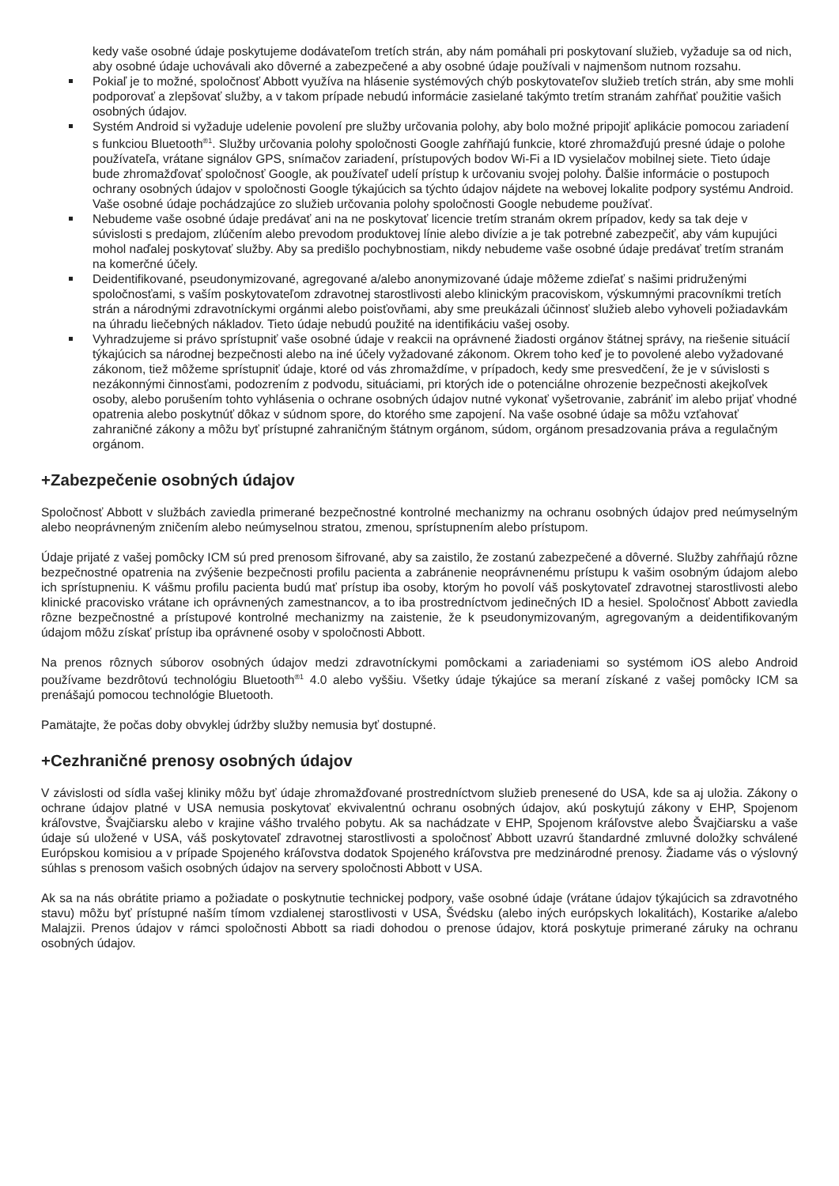kedy vaše osobné údaje poskytujeme dodávateľom tretích strán, aby nám pomáhali pri poskytovaní služieb, vyžaduje sa od nich, aby osobné údaje uchovávali ako dôverné a zabezpečené a aby osobné údaje používali v najmenšom nutnom rozsahu.
Pokiaľ je to možné, spoločnosť Abbott využíva na hlásenie systémových chýb poskytovateľov služieb tretích strán, aby sme mohli podporovať a zlepšovať služby, a v takom prípade nebudú informácie zasielané takýmto tretím stranám zahŕňať použitie vašich osobných údajov.
Systém Android si vyžaduje udelenie povolení pre služby určovania polohy, aby bolo možné pripojiť aplikácie pomocou zariadení s funkciou Bluetooth<sup>®1</sup>. Služby určovania polohy spoločnosti Google zahŕňajú funkcie, ktoré zhromažďujú presné údaje o polohe používateľa, vrátane signálov GPS, snímačov zariadení, prístupových bodov Wi-Fi a ID vysielačov mobilnej siete. Tieto údaje bude zhromažďovať spoločnosť Google, ak používateľ udelí prístup k určovaniu svojej polohy. Ďalšie informácie o postupoch ochrany osobných údajov v spoločnosti Google týkajúcich sa týchto údajov nájdete na webovej lokalite podpory systému Android. Vaše osobné údaje pochádzajúce zo služieb určovania polohy spoločnosti Google nebudeme používať.
Nebudeme vaše osobné údaje predávať ani na ne poskytovať licencie tretím stranám okrem prípadov, kedy sa tak deje v súvislosti s predajom, zlúčením alebo prevodom produktovej línie alebo divízie a je tak potrebné zabezpečiť, aby vám kupujúci mohol naďalej poskytovať služby. Aby sa predišlo pochybnostiam, nikdy nebudeme vaše osobné údaje predávať tretím stranám na komerčné účely.
Deidentifikované, pseudonymizované, agregované a/alebo anonymizované údaje môžeme zdieľať s našimi pridruženými spoločnosťami, s vaším poskytovateľom zdravotnej starostlivosti alebo klinickým pracoviskom, výskumnými pracovníkmi tretích strán a národnými zdravotníckymi orgánmi alebo poisťovňami, aby sme preukázali účinnosť služieb alebo vyhoveli požiadavkám na úhradu liečebných nákladov. Tieto údaje nebudú použité na identifikáciu vašej osoby.
Vyhradzujeme si právo sprístupniť vaše osobné údaje v reakcii na oprávnené žiadosti orgánov štátnej správy, na riešenie situácií týkajúcich sa národnej bezpečnosti alebo na iné účely vyžadované zákonom. Okrem toho keď je to povolené alebo vyžadované zákonom, tiež môžeme sprístupniť údaje, ktoré od vás zhromaždíme, v prípadoch, kedy sme presvedčení, že je v súvislosti s nezákonnými činnosťami, podozrením z podvodu, situáciami, pri ktorých ide o potenciálne ohrozenie bezpečnosti akejkoľvek osoby, alebo porušením tohto vyhlásenia o ochrane osobných údajov nutné vykonať vyšetrovanie, zabrániť im alebo prijať vhodné opatrenia alebo poskytnúť dôkaz v súdnom spore, do ktorého sme zapojení. Na vaše osobné údaje sa môžu vzťahovať zahraničné zákony a môžu byť prístupné zahraničným štátnym orgánom, súdom, orgánom presadzovania práva a regulačným orgánom.
+Zabezpečenie osobných údajov
Spoločnosť Abbott v službách zaviedla primerané bezpečnostné kontrolné mechanizmy na ochranu osobných údajov pred neúmyselným alebo neoprávneným zničením alebo neúmyselnou stratou, zmenou, sprístupnením alebo prístupom.
Údaje prijaté z vašej pomôcky ICM sú pred prenosom šifrované, aby sa zaistilo, že zostanú zabezpečené a dôverné. Služby zahŕňajú rôzne bezpečnostné opatrenia na zvýšenie bezpečnosti profilu pacienta a zabránenie neoprávnenému prístupu k vašim osobným údajom alebo ich sprístupneniu. K vášmu profilu pacienta budú mať prístup iba osoby, ktorým ho povolí váš poskytovateľ zdravotnej starostlivosti alebo klinické pracovisko vrátane ich oprávnených zamestnancov, a to iba prostredníctvom jedinečných ID a hesiel. Spoločnosť Abbott zaviedla rôzne bezpečnostné a prístupové kontrolné mechanizmy na zaistenie, že k pseudonymizovaným, agregovaným a deidentifikovaným údajom môžu získať prístup iba oprávnené osoby v spoločnosti Abbott.
Na prenos rôznych súborov osobných údajov medzi zdravotníckymi pomôckami a zariadeniami so systémom iOS alebo Android používame bezdrôtovú technológiu Bluetooth<sup>®1</sup> 4.0 alebo vyššiu. Všetky údaje týkajúce sa meraní získané z vašej pomôcky ICM sa prenášajú pomocou technológie Bluetooth.
Pamätajte, že počas doby obvyklej údržby služby nemusia byť dostupné.
+Cezhraničné prenosy osobných údajov
V závislosti od sídla vašej kliniky môžu byť údaje zhromažďované prostredníctvom služieb prenesené do USA, kde sa aj uložia. Zákony o ochrane údajov platné v USA nemusia poskytovať ekvivalentnú ochranu osobných údajov, akú poskytujú zákony v EHP, Spojenom kráľovstve, Švajčiarsku alebo v krajine vášho trvalého pobytu. Ak sa nachádzate v EHP, Spojenom kráľovstve alebo Švajčiarsku a vaše údaje sú uložené v USA, váš poskytovateľ zdravotnej starostlivosti a spoločnosť Abbott uzavrú štandardné zmluvné doložky schválené Európskou komisiou a v prípade Spojeného kráľovstva dodatok Spojeného kráľovstva pre medzinárodné prenosy. Žiadame vás o výslovný súhlas s prenosom vašich osobných údajov na servery spoločnosti Abbott v USA.
Ak sa na nás obrátite priamo a požiadate o poskytnutie technickej podpory, vaše osobné údaje (vrátane údajov týkajúcich sa zdravotného stavu) môžu byť prístupné naším tímom vzdialenej starostlivosti v USA, Švédsku (alebo iných európskych lokalitách), Kostarike a/alebo Malajzii. Prenos údajov v rámci spoločnosti Abbott sa riadi dohodou o prenose údajov, ktorá poskytuje primerané záruky na ochranu osobných údajov.